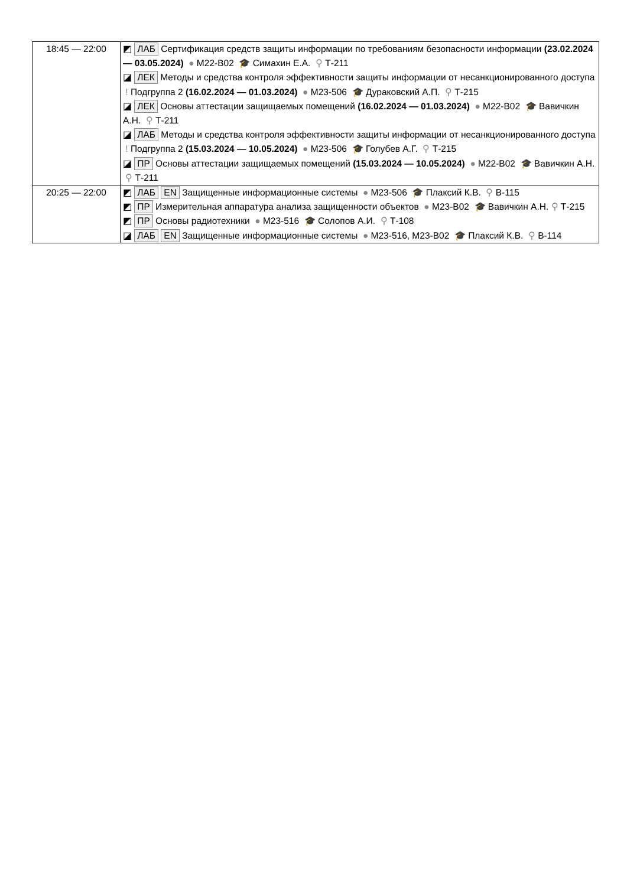| 18:45 — 22:00 | ◩ ЛАБ Сертификация средств защиты информации по требованиям безопасности информации (23.02.2024 — 03.05.2024) ● М22-В02 🎓 Симахин Е.А. ⚲ Т-211 ◪ ЛЕК Методы и средства контроля эффективности защиты информации от несанкционированного доступа ! Подгруппа 2 (16.02.2024 — 01.03.2024) ● М23-506 🎓 Дураковский А.П. ⚲ Т-215 ◪ ЛЕК Основы аттестации защищаемых помещений (16.02.2024 — 01.03.2024) ● М22-В02 🎓 Вавичкин А.Н. ⚲ Т-211 ◪ ЛАБ Методы и средства контроля эффективности защиты информации от несанкционированного доступа ! Подгруппа 2 (15.03.2024 — 10.05.2024) ● М23-506 🎓 Голубев А.Г. ⚲ Т-215 ◪ ПР Основы аттестации защищаемых помещений (15.03.2024 — 10.05.2024) ● М22-В02 🎓 Вавичкин А.Н. ⚲ Т-211 |
| 20:25 — 22:00 | ◩ ЛАБ EN Защищенные информационные системы ● М23-506 🎓 Плаксий К.В. ⚲ В-115 ◩ ПР Измерительная аппаратура анализа защищенности объектов ● М23-В02 🎓 Вавичкин А.Н. ⚲ Т-215 ◩ ПР Основы радиотехники ● М23-516 🎓 Солопов А.И. ⚲ Т-108 ◪ ЛАБ EN Защищенные информационные системы ● М23-516, М23-В02 🎓 Плаксий К.В. ⚲ В-114 |